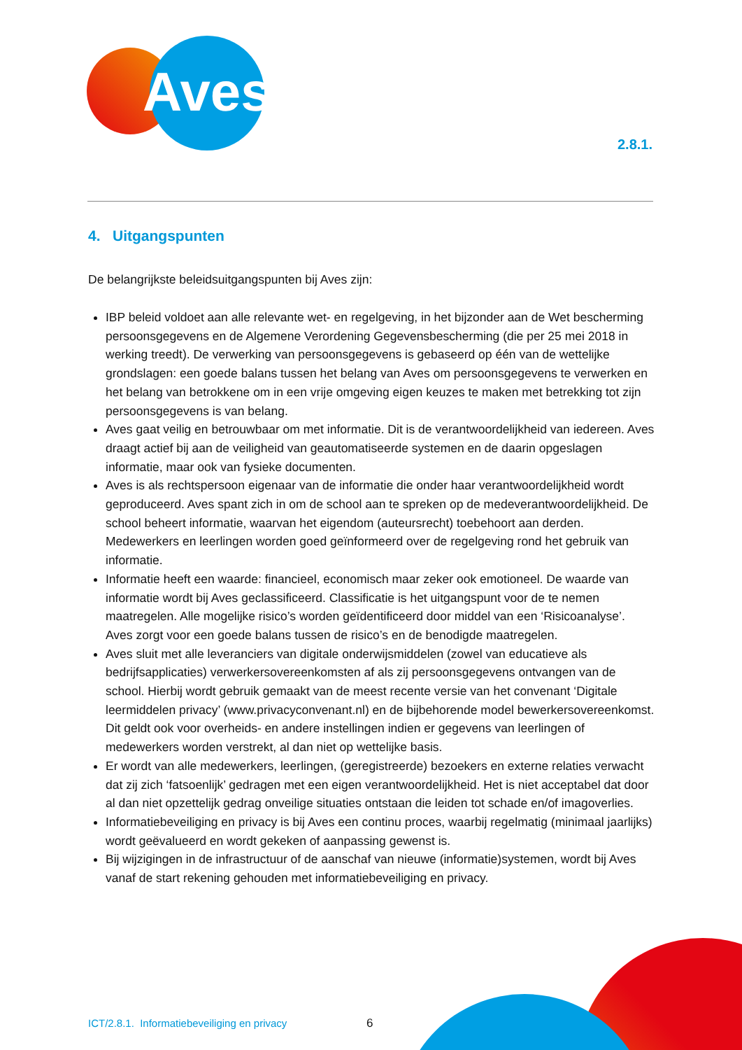Aves
2.8.1.
4. Uitgangspunten
De belangrijkste beleidsuitgangspunten bij Aves zijn:
IBP beleid voldoet aan alle relevante wet- en regelgeving, in het bijzonder aan de Wet bescherming persoonsgegevens en de Algemene Verordening Gegevensbescherming (die per 25 mei 2018 in werking treedt). De verwerking van persoonsgegevens is gebaseerd op één van de wettelijke grondslagen: een goede balans tussen het belang van Aves om persoonsgegevens te verwerken en het belang van betrokkene om in een vrije omgeving eigen keuzes te maken met betrekking tot zijn persoonsgegevens is van belang.
Aves gaat veilig en betrouwbaar om met informatie. Dit is de verantwoordelijkheid van iedereen. Aves draagt actief bij aan de veiligheid van geautomatiseerde systemen en de daarin opgeslagen informatie, maar ook van fysieke documenten.
Aves is als rechtspersoon eigenaar van de informatie die onder haar verantwoordelijkheid wordt geproduceerd. Aves spant zich in om de school aan te spreken op de medeverantwoordelijkheid. De school beheert informatie, waarvan het eigendom (auteursrecht) toebehoort aan derden. Medewerkers en leerlingen worden goed geïnformeerd over de regelgeving rond het gebruik van informatie.
Informatie heeft een waarde: financieel, economisch maar zeker ook emotioneel. De waarde van informatie wordt bij Aves geclassificeerd. Classificatie is het uitgangspunt voor de te nemen maatregelen. Alle mogelijke risico’s worden geïdentificeerd door middel van een ‘Risicoanalyse’. Aves zorgt voor een goede balans tussen de risico’s en de benodigde maatregelen.
Aves sluit met alle leveranciers van digitale onderwijsmiddelen (zowel van educatieve als bedrijfsapplicaties) verwerkersovereenkomsten af als zij persoonsgegevens ontvangen van de school. Hierbij wordt gebruik gemaakt van de meest recente versie van het convenant ‘Digitale leermiddelen privacy’ (www.privacyconvenant.nl) en de bijbehorende model bewerkersovereenkomst. Dit geldt ook voor overheids- en andere instellingen indien er gegevens van leerlingen of medewerkers worden verstrekt, al dan niet op wettelijke basis.
Er wordt van alle medewerkers, leerlingen, (geregistreerde) bezoekers en externe relaties verwacht dat zij zich ‘fatsoenlijk’ gedragen met een eigen verantwoordelijkheid. Het is niet acceptabel dat door al dan niet opzettelijk gedrag onveilige situaties ontstaan die leiden tot schade en/of imagoverlies.
Informatiebeveiliging en privacy is bij Aves een continu proces, waarbij regelmatig (minimaal jaarlijks) wordt geëvalueerd en wordt gekeken of aanpassing gewenst is.
Bij wijzigingen in de infrastructuur of de aanschaf van nieuwe (informatie)systemen, wordt bij Aves vanaf de start rekening gehouden met informatiebeveiliging en privacy.
ICT/2.8.1. Informatiebeveiliging en privacy
6